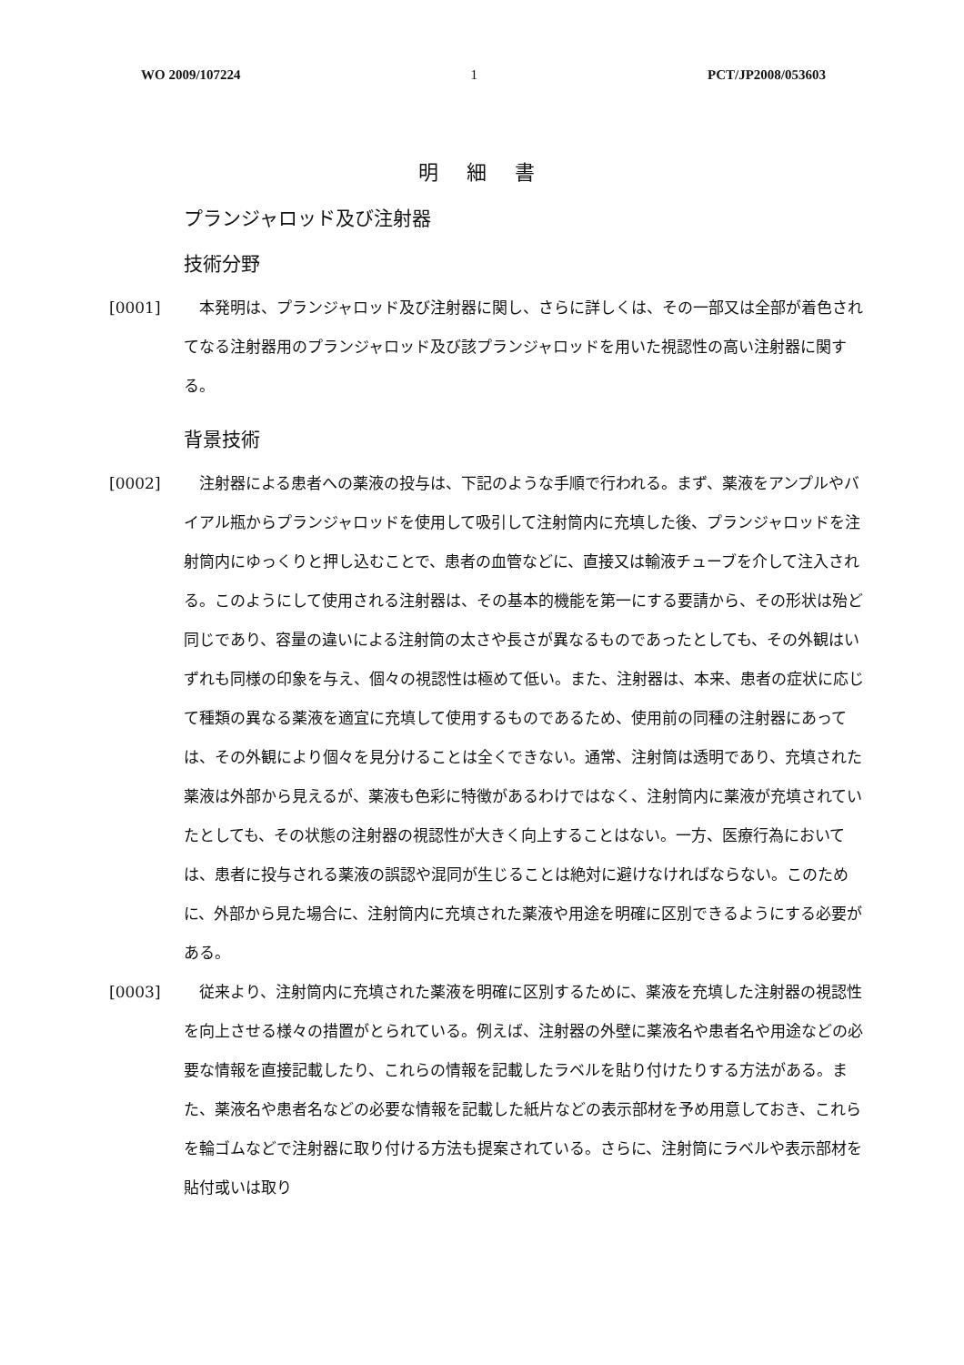WO 2009/107224 1 PCT/JP2008/053603
明 細 書
プランジャロッド及び注射器
技術分野
[0001] 　本発明は、プランジャロッド及び注射器に関し、さらに詳しくは、その一部又は全部が着色されてなる注射器用のプランジャロッド及び該プランジャロッドを用いた視認性の高い注射器に関する。
背景技術
[0002] 　注射器による患者への薬液の投与は、下記のような手順で行われる。まず、薬液をアンプルやバイアル瓶からプランジャロッドを使用して吸引して注射筒内に充填した後、プランジャロッドを注射筒内にゆっくりと押し込むことで、患者の血管などに、直接又は輸液チューブを介して注入される。このようにして使用される注射器は、その基本的機能を第一にする要請から、その形状は殆ど同じであり、容量の違いによる注射筒の太さや長さが異なるものであったとしても、その外観はいずれも同様の印象を与え、個々の視認性は極めて低い。また、注射器は、本来、患者の症状に応じて種類の異なる薬液を適宜に充填して使用するものであるため、使用前の同種の注射器にあっては、その外観により個々を見分けることは全くできない。通常、注射筒は透明であり、充填された薬液は外部から見えるが、薬液も色彩に特徴があるわけではなく、注射筒内に薬液が充填されていたとしても、その状態の注射器の視認性が大きく向上することはない。一方、医療行為においては、患者に投与される薬液の誤認や混同が生じることは絶対に避けなければならない。このために、外部から見た場合に、注射筒内に充填された薬液や用途を明確に区別できるようにする必要がある。
[0003] 　従来より、注射筒内に充填された薬液を明確に区別するために、薬液を充填した注射器の視認性を向上させる様々の措置がとられている。例えば、注射器の外壁に薬液名や患者名や用途などの必要な情報を直接記載したり、これらの情報を記載したラベルを貼り付けたりする方法がある。また、薬液名や患者名などの必要な情報を記載した紙片などの表示部材を予め用意しておき、これらを輪ゴムなどで注射器に取り付ける方法も提案されている。さらに、注射筒にラベルや表示部材を貼付或いは取り